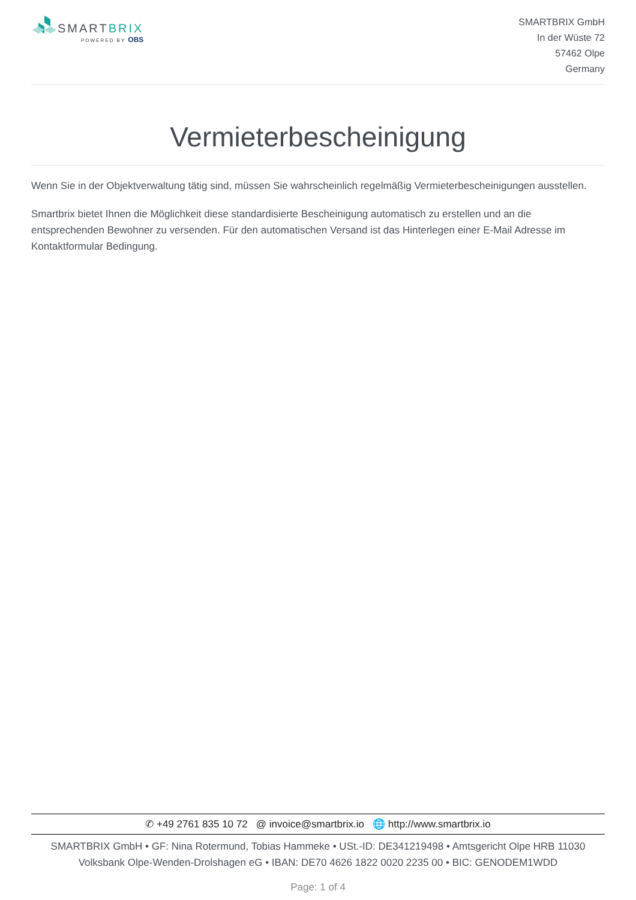SMARTBRIX
POWERED BY OBS
SMARTBRIX GmbH
In der Wüste 72
57462 Olpe
Germany
Vermieterbescheinigung
Wenn Sie in der Objektverwaltung tätig sind, müssen Sie wahrscheinlich regelmäßig Vermieterbescheinigungen ausstellen.
Smartbrix bietet Ihnen die Möglichkeit diese standardisierte Bescheinigung automatisch zu erstellen und an die entsprechenden Bewohner zu versenden. Für den automatischen Versand ist das Hinterlegen einer E-Mail Adresse im Kontaktformular Bedingung.
✆ +49 2761 835 10 72 @ invoice@smartbrix.io 🌐 http://www.smartbrix.io
SMARTBRIX GmbH • GF: Nina Rotermund, Tobias Hammeke • USt.-ID: DE341219498 • Amtsgericht Olpe HRB 11030
Volksbank Olpe-Wenden-Drolshagen eG • IBAN: DE70 4626 1822 0020 2235 00 • BIC: GENODEM1WDD
Page: 1 of 4